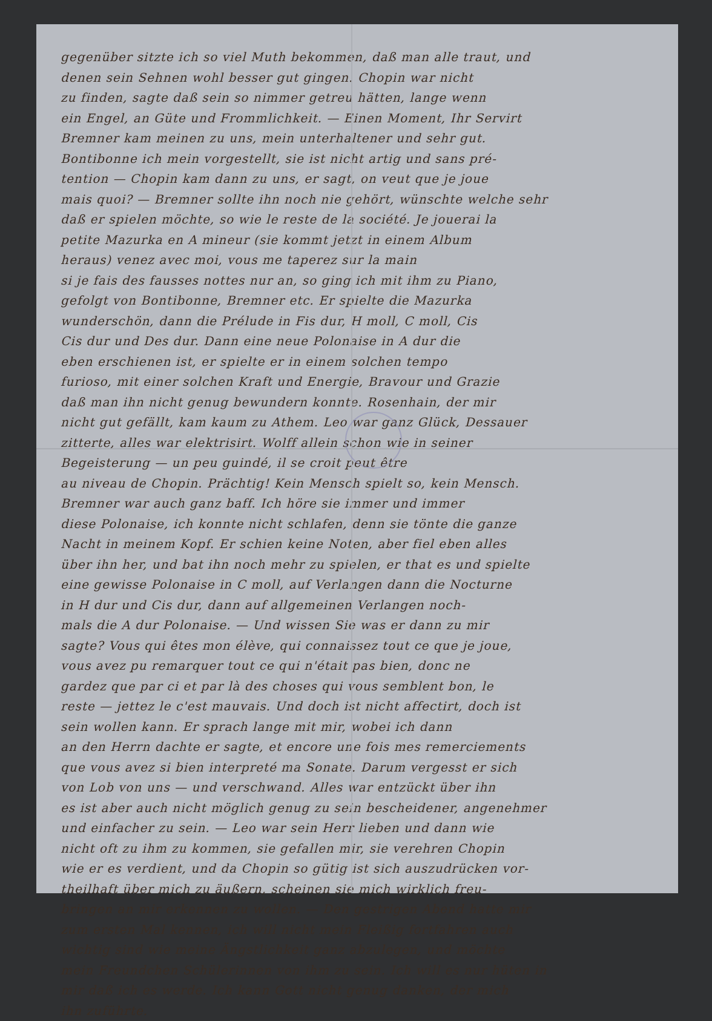gegenüber sitzte ich so viel Muth bekommen, daß man alle traut, und
denen sein Sehnen wohl besser gut gingen. Chopin war nicht
zu finden, sagte daß sein so nimmer getreu hätten, lange wenn
ein Engel, an Güte und Frommlichkeit. — Einen Moment, Ihr Servirt
Bremner kam meinen zu uns, mein unterhaltener und sehr gut.
Bontibonne ich mein vorgestellt, sie ist nicht artig und sans pré-
tention — Chopin kam dann zu uns, er sagt, on veut que je joue
mais quoi? — Bremner sollte ihn noch nie gehört, wünschte welche sehr
daß er spielen möchte, so wie le reste de la société. Je jouerai la
petite Mazurka en A mineur (sie kommt jetzt in einem Album
heraus) venez avec moi, vous me taperez sur la main
si je fais des fausses nottes nur an, so ging ich mit ihm zu Piano,
gefolgt von Bontibonne, Bremner etc. Er spielte die Mazurka
wunderschön, dann die Prélude in Fis dur, H moll, C moll, Cis
Cis dur und Des dur. Dann eine neue Polonaise in A dur die
eben erschienen ist, er spielte er in einem solchen tempo
furioso, mit einer solchen Kraft und Energie, Bravour und Grazie
daß man ihn nicht genug bewundern konnte. Rosenhain, der mir
nicht gut gefällt, kam kaum zu Athem. Leo war ganz Glück, Dessauer
zitterte, alles war elektrisirt. Wolff allein schon wie in seiner
Begeisterung — un peu guindé, il se croit peut être
au niveau de Chopin. Prächtig! Kein Mensch spielt so, kein Mensch.
Bremner war auch ganz baff. Ich höre sie immer und immer
diese Polonaise, ich konnte nicht schlafen, denn sie tönte die ganze
Nacht in meinem Kopf. Er schien keine Noten, aber fiel eben alles
über ihn her, und bat ihn noch mehr zu spielen, er that es und spielte
eine gewisse Polonaise in C moll, auf Verlangen dann die Nocturne
in H dur und Cis dur, dann auf allgemeinen Verlangen noch-
mals die A dur Polonaise. — Und wissen Sie was er dann zu mir
sagte? Vous qui êtes mon élève, qui connaissez tout ce que je joue,
vous avez pu remarquer tout ce qui n'était pas bien, donc ne
gardez que par ci et par là des choses qui vous semblent bon, le
reste — jettez le c'est mauvais. Und doch ist nicht affectirt, doch ist
sein wollen kann. Er sprach lange mit mir, wobei ich dann
an den Herrn dachte er sagte, et encore une fois mes remerciements
que vous avez si bien interpreté ma Sonate. Darum vergesst er sich
von Lob von uns — und verschwand. Alles war entzückt über ihn
es ist aber auch nicht möglich genug zu sein bescheidener, angenehmer
und einfacher zu sein. — Leo war sein Herr lieben und dann wie
nicht oft zu ihm zu kommen, sie gefallen mir, sie verehren Chopin
wie er es verdient, und da Chopin so gütig ist sich auszudrücken vor-
theilhaft über mich zu äußern, scheinen sie mich wirklich freu-
bringen an mir erkennen zu wollen. — Den gestrigen Abend hatte mir
zum ersten Mal kennen, ich will nicht mein Fleißig fortfahren auch
wichtig sind wie meine Ängstlichkeit ganz abzulegen, und möchte
mein Freundchen Schülerinnen von ihm zu sein. Ich will es nur hüten in
mir daß ich es werde. Ich kann Gott nicht genug danken, der mich
ihn zuführte.